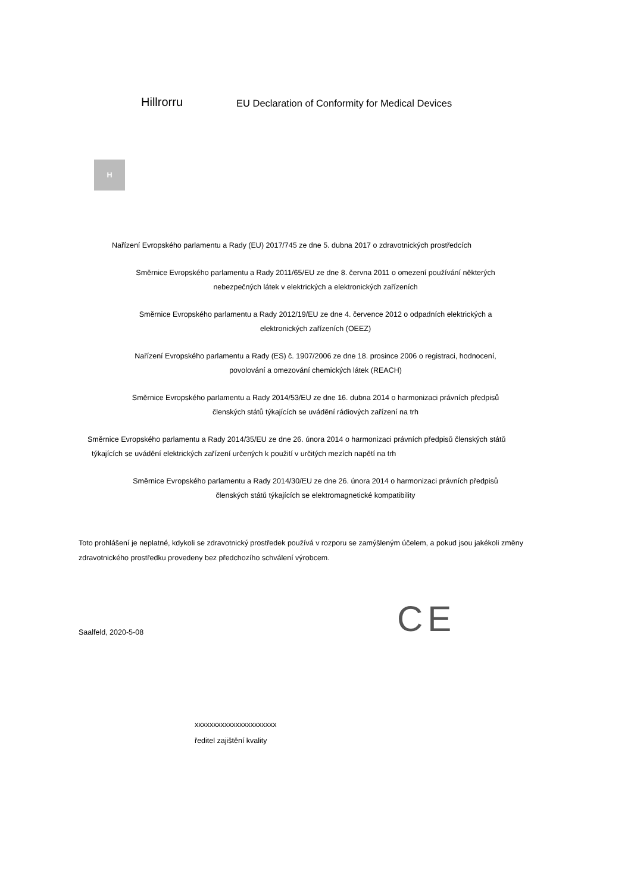Hillrorru
EU Declaration of Conformity for Medical Devices
H
Nařízení Evropského parlamentu a Rady (EU) 2017/745 ze dne 5. dubna 2017 o zdravotnických prostředcích
Směrnice Evropského parlamentu a Rady 2011/65/EU ze dne 8. června 2011 o omezení používání některých
nebezpečných látek v elektrických a elektronických zařízeních
Směrnice Evropského parlamentu a Rady 2012/19/EU ze dne 4. července 2012 o odpadních elektrických a
elektronických zařízeních (OEEZ)
Nařízení Evropského parlamentu a Rady (ES) č. 1907/2006 ze dne 18. prosince 2006 o registraci, hodnocení,
povolování a omezování chemických látek (REACH)
Směrnice Evropského parlamentu a Rady 2014/53/EU ze dne 16. dubna 2014 o harmonizaci právních předpisů
členských států týkajících se uvádění rádiových zařízení na trh
Směrnice Evropského parlamentu a Rady 2014/35/EU ze dne 26. února 2014 o harmonizaci právních předpisů členských států
týkajících se uvádění elektrických zařízení určených k použití v určitých mezích napětí na trh
Směrnice Evropského parlamentu a Rady 2014/30/EU ze dne 26. února 2014 o harmonizaci právních předpisů
členských států týkajících se elektromagnetické kompatibility
Toto prohlášení je neplatné, kdykoli se zdravotnický prostředek používá v rozporu se zamýšleným účelem, a pokud jsou jakékoli změny zdravotnického prostředku provedeny bez předchozího schválení výrobcem.
Saalfeld, 2020-5-08
CE
xxxxxxxxxxxxxxxxxxxxxx
ředitel zajištění kvality